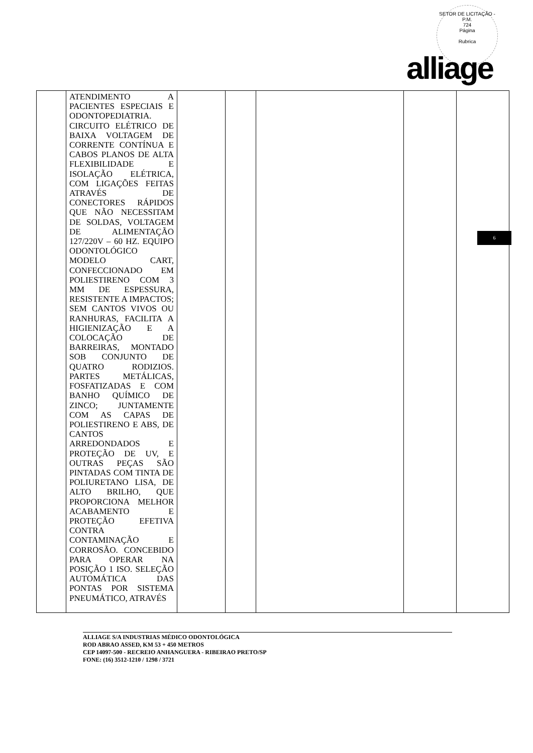SETOR DE LICITAÇÃO - P.M.
724
Página
Rubrica
alliage
6
| | ATENDIMENTO A PACIENTES ESPECIAIS E ODONTOPEDIATRIA. CIRCUITO ELÉTRICO DE BAIXA VOLTAGEM DE CORRENTE CONTÍNUA E CABOS PLANOS DE ALTA FLEXIBILIDADE E ISOLAÇÃO ELÉTRICA, COM LIGAÇÕES FEITAS ATRAVÉS DE CONECTORES RÁPIDOS QUE NÃO NECESSITAM DE SOLDAS, VOLTAGEM DE ALIMENTAÇÃO 127/220V – 60 HZ. EQUIPO ODONTOLÓGICO MODELO CART, CONFECCIONADO EM POLIESTIRENO COM 3 MM DE ESPESSURA, RESISTENTE A IMPACTOS; SEM CANTOS VIVOS OU RANHURAS, FACILITA A HIGIENIZAÇÃO E A COLOCAÇÃO DE BARREIRAS, MONTADO SOB CONJUNTO DE QUATRO RODIZIOS. PARTES METÁLICAS, FOSFATIZADAS E COM BANHO QUÍMICO DE ZINCO; JUNTAMENTE COM AS CAPAS DE POLIESTIRENO E ABS, DE CANTOS ARREDONDADOS E PROTEÇÃO DE UV, E OUTRAS PEÇAS SÃO PINTADAS COM TINTA DE POLIURETANO LISA, DE ALTO BRILHO, QUE PROPORCIONA MELHOR ACABAMENTO E PROTEÇÃO EFETIVA CONTRA CONTAMINAÇÃO E CORROSÃO. CONCEBIDO PARA OPERAR NA POSIÇÃO 1 ISO. SELEÇÃO AUTOMÁTICA DAS PONTAS POR SISTEMA PNEUMÁTICO, ATRAVÉS | | | | | |
ALLIAGE S/A INDUSTRIAS MÉDICO ODONTOLÓGICA
ROD ABRAO ASSED, KM 53 + 450 METROS
CEP 14097-500 - RECREIO ANHANGUERA - RIBEIRAO PRETO/SP
FONE: (16) 3512-1210 / 1298 / 3721